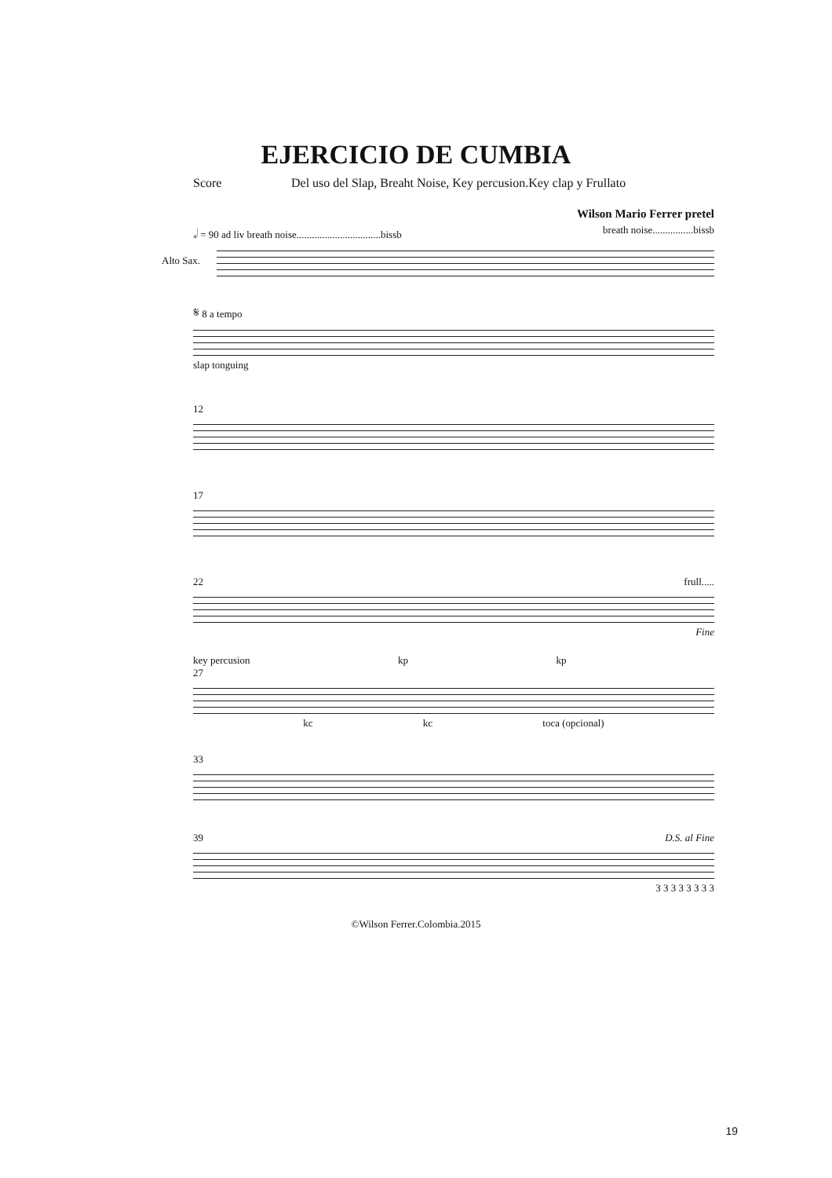EJERCICIO DE CUMBIA
Score Del uso del Slap, Breaht Noise, Key percusion.Key clap y Frullato
Wilson Mario Ferrer pretel
𝅗𝅥 = 90 ad liv breath noise.................................bissb breath noise................bissb
Alto Sax.
𝄋 8 a tempo
slap tonguing
12
17
22 frull.....
Fine
key percusion kp kp
27
kc kc toca (opcional)
33
39 D.S. al Fine
3 3 3 3 3 3 3 3
©Wilson Ferrer.Colombia.2015
19